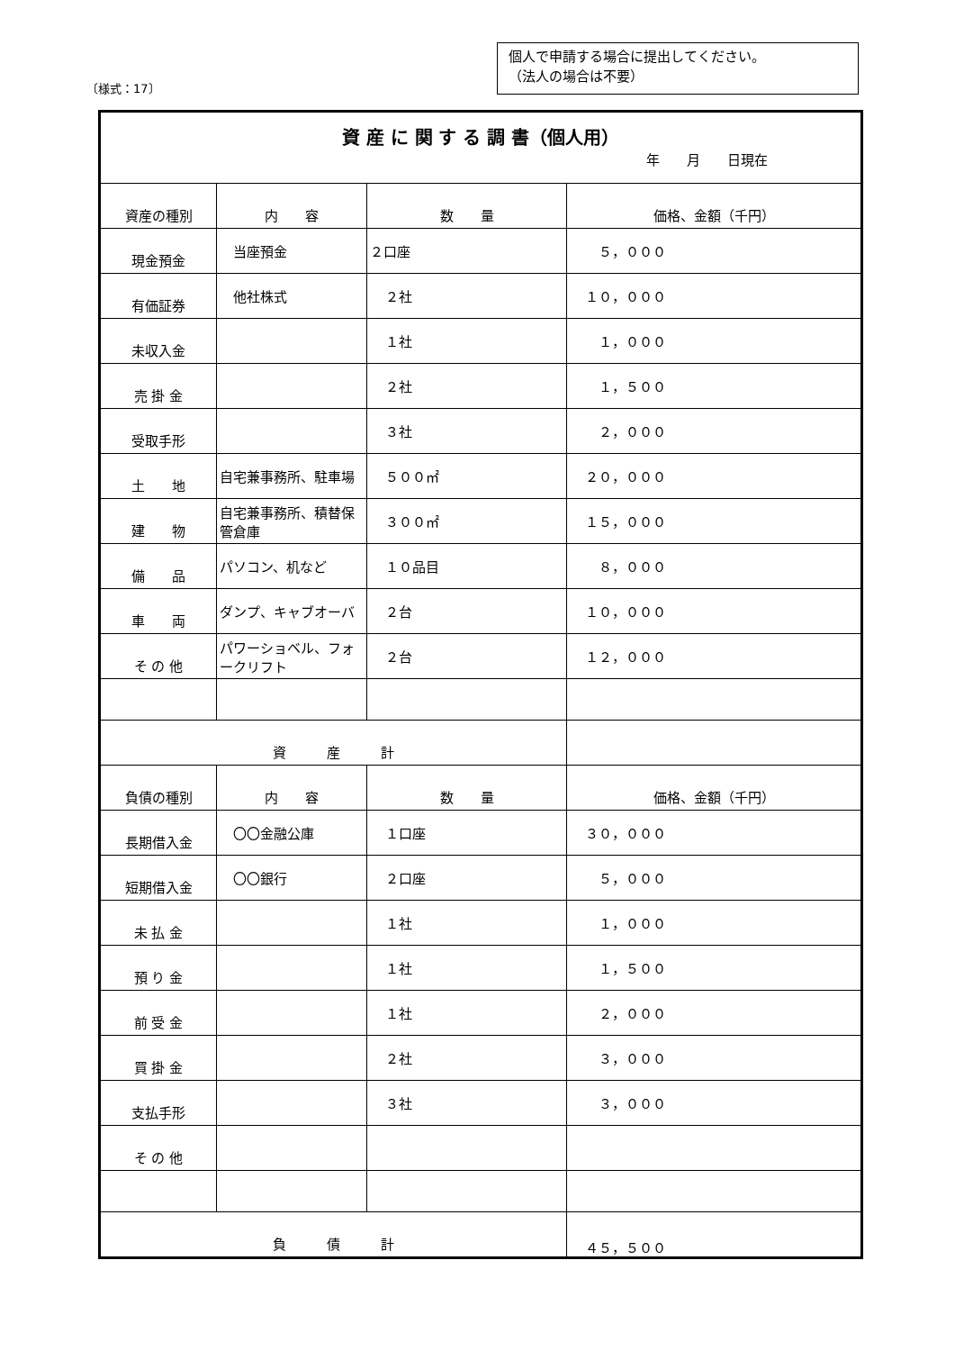個人で申請する場合に提出してください。
（法人の場合は不要）
〔様式：17〕
| 資 産 に 関 す る 調 書（個人用） 年 月 日現在 | | | |
| 資産の種別 | 内 容 | 数 量 | 価格、金額（千円） |
| 現金預金 | 当座預金 | ２口座 | ５，０００ |
| 有価証券 | 他社株式 | ２社 | １０，０００ |
| 未収入金 | | １社 | １，０００ |
| 売 掛 金 | | ２社 | １，５００ |
| 受取手形 | | ３社 | ２，０００ |
| 土 地 | 自宅兼事務所、駐車場 | ５００㎡ | ２０，０００ |
| 建 物 | 自宅兼事務所、積替保管倉庫 | ３００㎡ | １５，０００ |
| 備 品 | パソコン、机など | １０品目 | ８，０００ |
| 車 両 | ダンプ、キャブオーバ | ２台 | １０，０００ |
| そ の 他 | パワーショベル、フォークリフト | ２台 | １２，０００ |
| 資 産 計 | | | |
| 負債の種別 | 内 容 | 数 量 | 価格、金額（千円） |
| 長期借入金 | 〇〇金融公庫 | １口座 | ３０，０００ |
| 短期借入金 | 〇〇銀行 | ２口座 | ５，０００ |
| 未 払 金 | | １社 | １，０００ |
| 預 り 金 | | １社 | １，５００ |
| 前 受 金 | | １社 | ２，０００ |
| 買 掛 金 | | ２社 | ３，０００ |
| 支払手形 | | ３社 | ３，０００ |
| そ の 他 | | | |
| 負 債 計 | | | ４５，５００ |